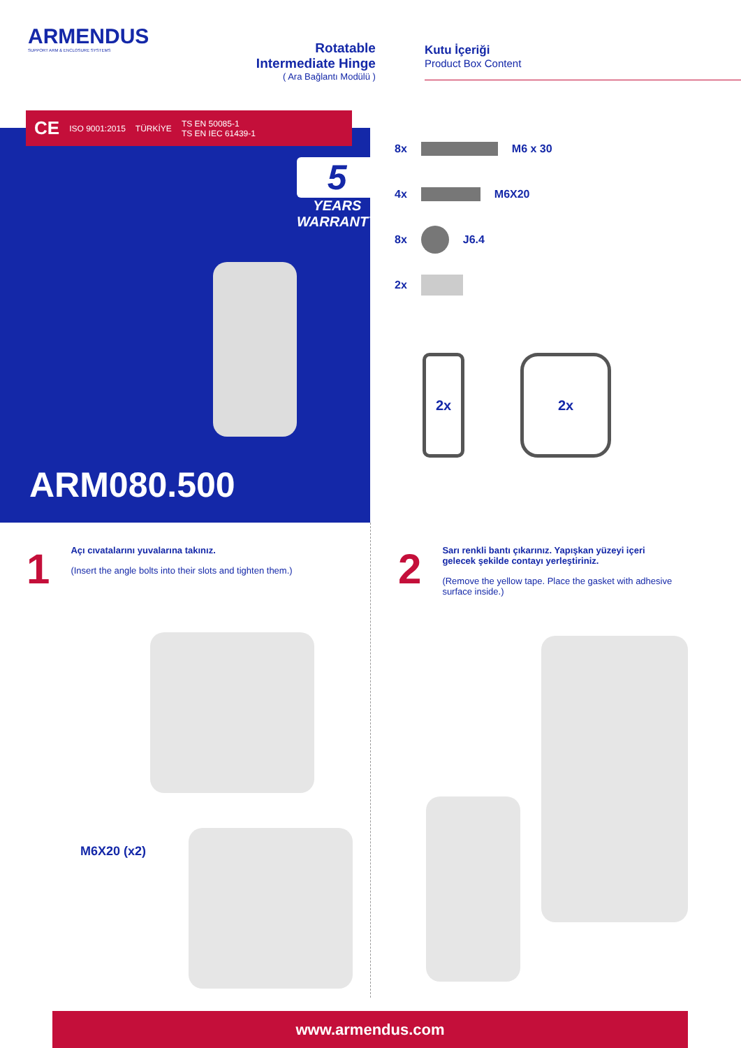ARMENDUS
SUPPORT ARM & ENCLOSURE SYSTEMS
Rotatable
Intermediate Hinge
( Ara Bağlantı Modülü )
Kutu İçeriği
Product Box Content
CE ISO 9001:2015 TÜRKİYE TS EN 50085-1
TS EN IEC 61439-1
5
YEARS
WARRANTY
ARM080.500
8x M6 x 30
4x M6X20
8x J6.4
2x
2x 2x
1
Açı cıvatalarını yuvalarına takınız.
(Insert the angle bolts into their slots and tighten them.)
2
Sarı renkli bantı çıkarınız. Yapışkan yüzeyi içeri gelecek şekilde contayı yerleştiriniz.
(Remove the yellow tape. Place the gasket with adhesive surface inside.)
M6X20 (x2)
www.armendus.com